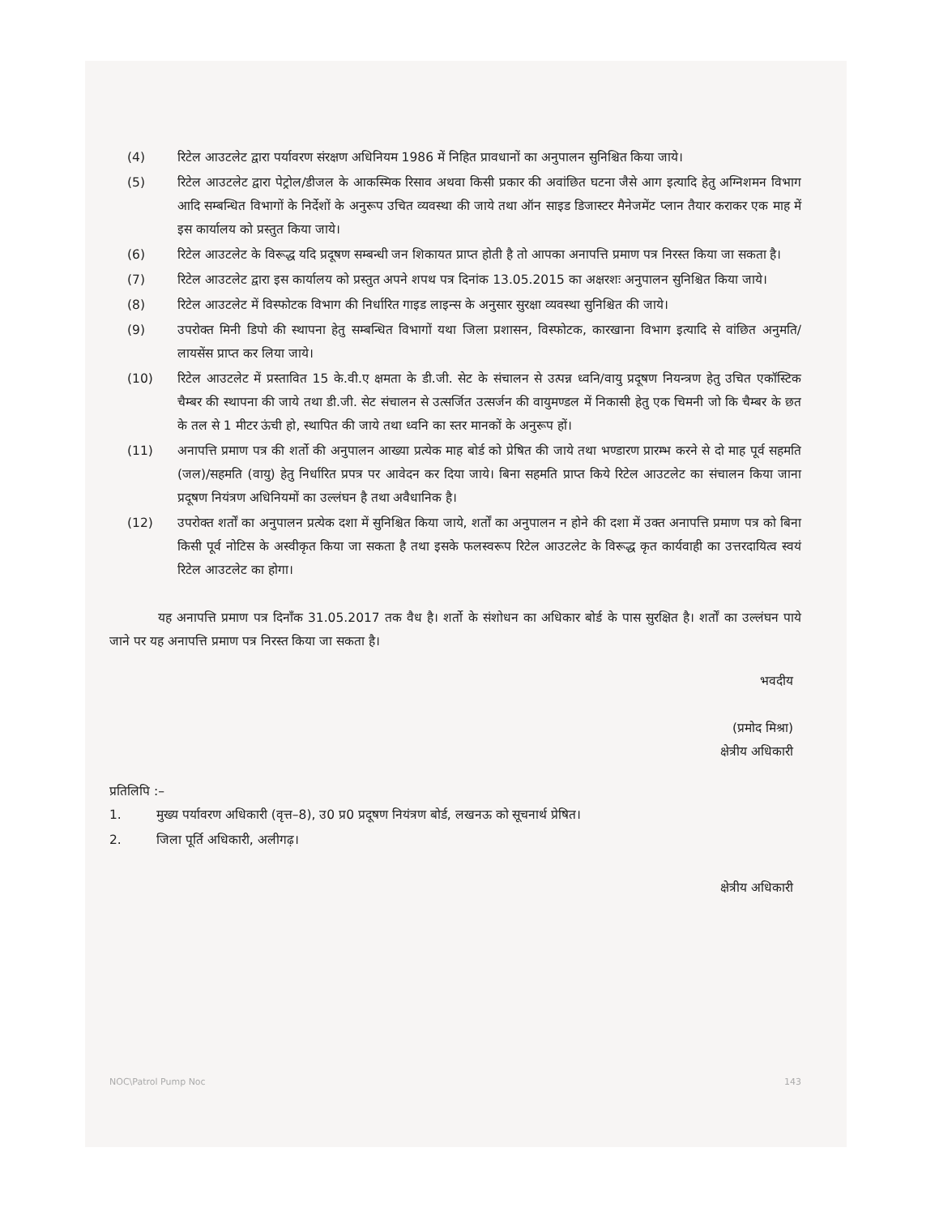(4) रिटेल आउटलेट द्वारा पर्यावरण संरक्षण अधिनियम 1986 में निहित प्रावधानों का अनुपालन सुनिश्चित किया जाये।
(5) रिटेल आउटलेट द्वारा पेट्रोल/डीजल के आकस्मिक रिसाव अथवा किसी प्रकार की अवांछित घटना जैसे आग इत्यादि हेतु अग्निशमन विभाग आदि सम्बन्धित विभागों के निर्देशों के अनुरूप उचित व्यवस्था की जाये तथा ऑन साइड डिजास्टर मैनेजमेंट प्लान तैयार कराकर एक माह में इस कार्यालय को प्रस्तुत किया जाये।
(6) रिटेल आउटलेट के विरूद्ध यदि प्रदूषण सम्बन्धी जन शिकायत प्राप्त होती है तो आपका अनापत्ति प्रमाण पत्र निरस्त किया जा सकता है।
(7) रिटेल आउटलेट द्वारा इस कार्यालय को प्रस्तुत अपने शपथ पत्र दिनांक 13.05.2015 का अक्षरशः अनुपालन सुनिश्चित किया जाये।
(8) रिटेल आउटलेट में विस्फोटक विभाग की निर्धारित गाइड लाइन्स के अनुसार सुरक्षा व्यवस्था सुनिश्चित की जाये।
(9) उपरोक्त मिनी डिपो की स्थापना हेतु सम्बन्धित विभागों यथा जिला प्रशासन, विस्फोटक, कारखाना विभाग इत्यादि से वांछित अनुमति/लायसेंस प्राप्त कर लिया जाये।
(10) रिटेल आउटलेट में प्रस्तावित 15 के.वी.ए क्षमता के डी.जी. सेट के संचालन से उत्पन्न ध्वनि/वायु प्रदूषण नियन्त्रण हेतु उचित एकॉस्टिक चैम्बर की स्थापना की जाये तथा डी.जी. सेट संचालन से उत्सर्जित उत्सर्जन की वायुमण्डल में निकासी हेतु एक चिमनी जो कि चैम्बर के छत के तल से 1 मीटर ऊंची हो, स्थापित की जाये तथा ध्वनि का स्तर मानकों के अनुरूप हों।
(11) अनापत्ति प्रमाण पत्र की शर्तो की अनुपालन आख्या प्रत्येक माह बोर्ड को प्रेषित की जाये तथा भण्डारण प्रारम्भ करने से दो माह पूर्व सहमति (जल)/सहमति (वायु) हेतु निर्धारित प्रपत्र पर आवेदन कर दिया जाये। बिना सहमति प्राप्त किये रिटेल आउटलेट का संचालन किया जाना प्रदूषण नियंत्रण अधिनियमों का उल्लंघन है तथा अवैधानिक है।
(12) उपरोक्त शर्तों का अनुपालन प्रत्येक दशा में सुनिश्चित किया जाये, शर्तों का अनुपालन न होने की दशा में उक्त अनापत्ति प्रमाण पत्र को बिना किसी पूर्व नोटिस के अस्वीकृत किया जा सकता है तथा इसके फलस्वरूप रिटेल आउटलेट के विरूद्ध कृत कार्यवाही का उत्तरदायित्व स्वयं रिटेल आउटलेट का होगा।
यह अनापत्ति प्रमाण पत्र दिनाँक 31.05.2017 तक वैध है। शर्तो के संशोधन का अधिकार बोर्ड के पास सुरक्षित है। शर्तों का उल्लंघन पाये जाने पर यह अनापत्ति प्रमाण पत्र निरस्त किया जा सकता है।
भवदीय
(प्रमोद मिश्रा)
क्षेत्रीय अधिकारी
प्रतिलिपि :–
1. मुख्य पर्यावरण अधिकारी (वृत्त–8), उ0 प्र0 प्रदूषण नियंत्रण बोर्ड, लखनऊ को सूचनार्थ प्रेषित।
2. जिला पूर्ति अधिकारी, अलीगढ़।
क्षेत्रीय अधिकारी
NOC\Patrol Pump Noc 143